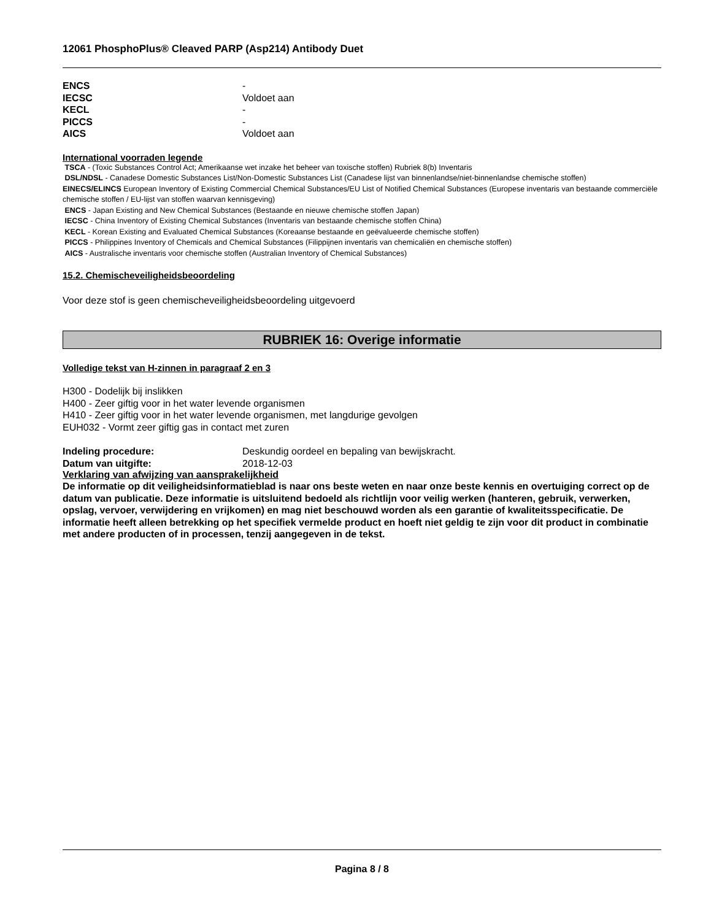12061 PhosphoPlus® Cleaved PARP (Asp214) Antibody Duet
ENCS -
IECSC Voldoet aan
KECL -
PICCS -
AICS Voldoet aan
International voorraden legende
TSCA - (Toxic Substances Control Act; Amerikaanse wet inzake het beheer van toxische stoffen) Rubriek 8(b) Inventaris
DSL/NDSL - Canadese Domestic Substances List/Non-Domestic Substances List (Canadese lijst van binnenlandse/niet-binnenlandse chemische stoffen)
EINECS/ELINCS European Inventory of Existing Commercial Chemical Substances/EU List of Notified Chemical Substances (Europese inventaris van bestaande commerciële chemische stoffen / EU-lijst van stoffen waarvan kennisgeving)
ENCS - Japan Existing and New Chemical Substances (Bestaande en nieuwe chemische stoffen Japan)
IECSC - China Inventory of Existing Chemical Substances (Inventaris van bestaande chemische stoffen China)
KECL - Korean Existing and Evaluated Chemical Substances (Koreaanse bestaande en geëvalueerde chemische stoffen)
PICCS - Philippines Inventory of Chemicals and Chemical Substances (Filippijnen inventaris van chemicaliën en chemische stoffen)
AICS - Australische inventaris voor chemische stoffen (Australian Inventory of Chemical Substances)
15.2. Chemischeveiligheidsbeoordeling
Voor deze stof is geen chemischeveiligheidsbeoordeling uitgevoerd
RUBRIEK 16: Overige informatie
Volledige tekst van H-zinnen in paragraaf 2 en 3
H300 - Dodelijk bij inslikken
H400 - Zeer giftig voor in het water levende organismen
H410 - Zeer giftig voor in het water levende organismen, met langdurige gevolgen
EUH032 - Vormt zeer giftig gas in contact met zuren
Indeling procedure: Deskundig oordeel en bepaling van bewijskracht.
Datum van uitgifte: 2018-12-03
Verklaring van afwijzing van aansprakelijkheid
De informatie op dit veiligheidsinformatieblad is naar ons beste weten en naar onze beste kennis en overtuiging correct op de datum van publicatie. Deze informatie is uitsluitend bedoeld als richtlijn voor veilig werken (hanteren, gebruik, verwerken, opslag, vervoer, verwijdering en vrijkomen) en mag niet beschouwd worden als een garantie of kwaliteitsspecificatie. De informatie heeft alleen betrekking op het specifiek vermelde product en hoeft niet geldig te zijn voor dit product in combinatie met andere producten of in processen, tenzij aangegeven in de tekst.
Pagina 8 / 8